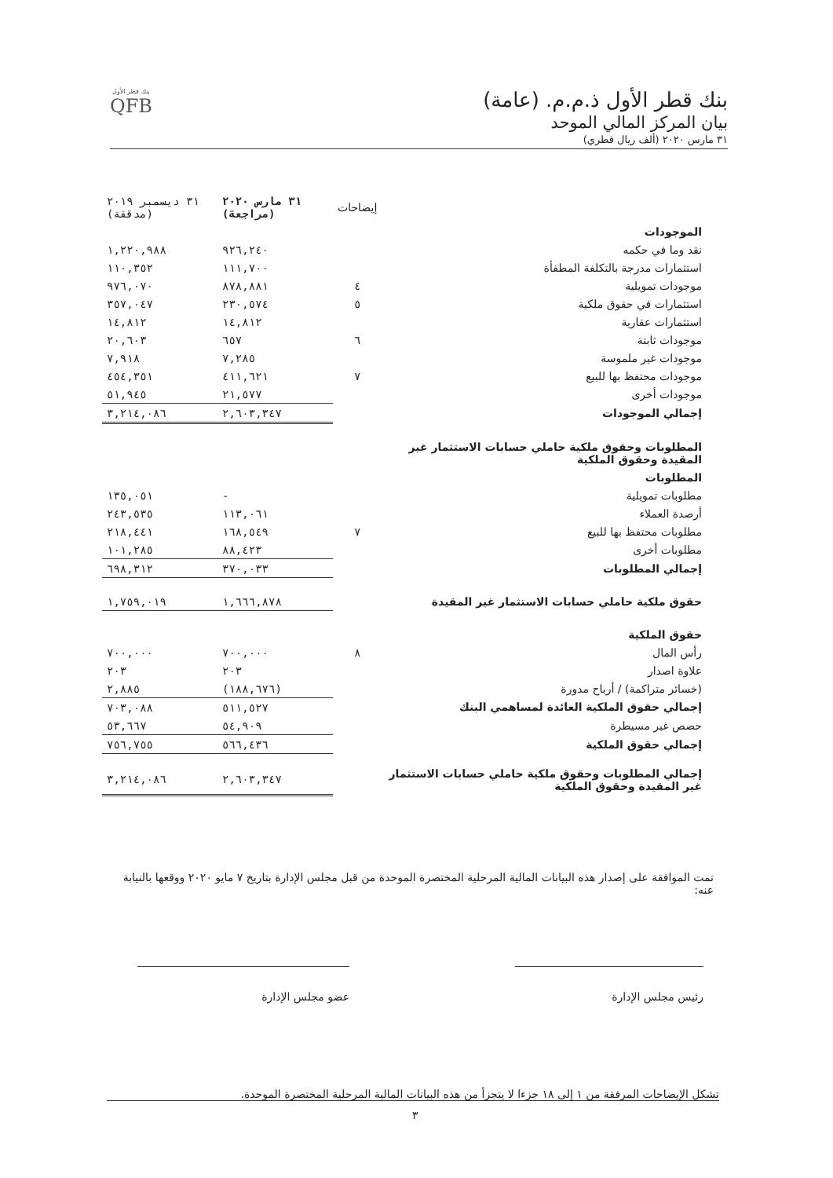بنك قطر الأول ذ.م.م. (عامة)
بيان المركز المالي الموحد
٣١ مارس ٢٠٢٠ (ألف ريال قطري)
بنك قطر الأول
QFB
| | إيضاحات | ٣١ مارس ٢٠٢٠ (مراجعة) | ٣١ ديسمبر ٢٠١٩ (مدققة) |
| --- | --- | --- | --- |
| الموجودات | | | |
| نقد وما في حكمه | | ٩٢٦,٢٤٠ | ١,٢٢٠,٩٨٨ |
| استثمارات مدرجة بالتكلفة المطفأة | | ١١١,٧٠٠ | ١١٠,٣٥٢ |
| موجودات تمويلية | ٤ | ٨٧٨,٨٨١ | ٩٧٦,٠٧٠ |
| استثمارات في حقوق ملكية | ٥ | ٢٣٠,٥٧٤ | ٣٥٧,٠٤٧ |
| استثمارات عقارية | | ١٤,٨١٢ | ١٤,٨١٢ |
| موجودات ثابتة | ٦ | ٦٥٧ | ٢٠,٦٠٣ |
| موجودات غير ملموسة | | ٧,٢٨٥ | ٧,٩١٨ |
| موجودات محتفظ بها للبيع | ٧ | ٤١١,٦٢١ | ٤٥٤,٣٥١ |
| موجودات أخرى | | ٢١,٥٧٧ | ٥١,٩٤٥ |
| إجمالي الموجودات | | ٢,٦٠٣,٣٤٧ | ٣,٢١٤,٠٨٦ |
| المطلوبات وحقوق ملكية حاملي حسابات الاستثمار غير المقيدة وحقوق الملكية | | | |
| المطلوبات | | | |
| مطلوبات تمويلية | | - | ١٣٥,٠٥١ |
| أرصدة العملاء | | ١١٣,٠٦١ | ٢٤٣,٥٣٥ |
| مطلوبات محتفظ بها للبيع | ٧ | ١٦٨,٥٤٩ | ٢١٨,٤٤١ |
| مطلوبات أخرى | | ٨٨,٤٢٣ | ١٠١,٢٨٥ |
| إجمالي المطلوبات | | ٣٧٠,٠٣٣ | ٦٩٨,٣١٢ |
| حقوق ملكية حاملي حسابات الاستثمار غير المقيدة | | ١,٦٦٦,٨٧٨ | ١,٧٥٩,٠١٩ |
| حقوق الملكية | | | |
| رأس المال | ٨ | ٧٠٠,٠٠٠ | ٧٠٠,٠٠٠ |
| علاوة اصدار | | ٢٠٣ | ٢٠٣ |
| (خسائر متراكمة) / أرباح مدورة | | (١٨٨,٦٧٦) | ٢,٨٨٥ |
| إجمالي حقوق الملكية العائدة لمساهمي البنك | | ٥١١,٥٢٧ | ٧٠٣,٠٨٨ |
| حصص غير مسيطرة | | ٥٤,٩٠٩ | ٥٣,٦٦٧ |
| إجمالي حقوق الملكية | | ٥٦٦,٤٣٦ | ٧٥٦,٧٥٥ |
| إجمالي المطلوبات وحقوق ملكية حاملي حسابات الاستثمار غير المقيدة وحقوق الملكية | | ٢,٦٠٣,٣٤٧ | ٣,٢١٤,٠٨٦ |
تمت الموافقة على إصدار هذه البيانات المالية المرحلية المختصرة الموحدة من قبل مجلس الإدارة بتاريخ ٧ مايو ٢٠٢٠ ووقعها بالنيابة عنه:
رئيس مجلس الإدارة عضو مجلس الإدارة
تشكل الإيضاحات المرفقة من ١ إلى ١٨ جزءا لا يتجزأ من هذه البيانات المالية المرحلية المختصرة الموحدة.
٣